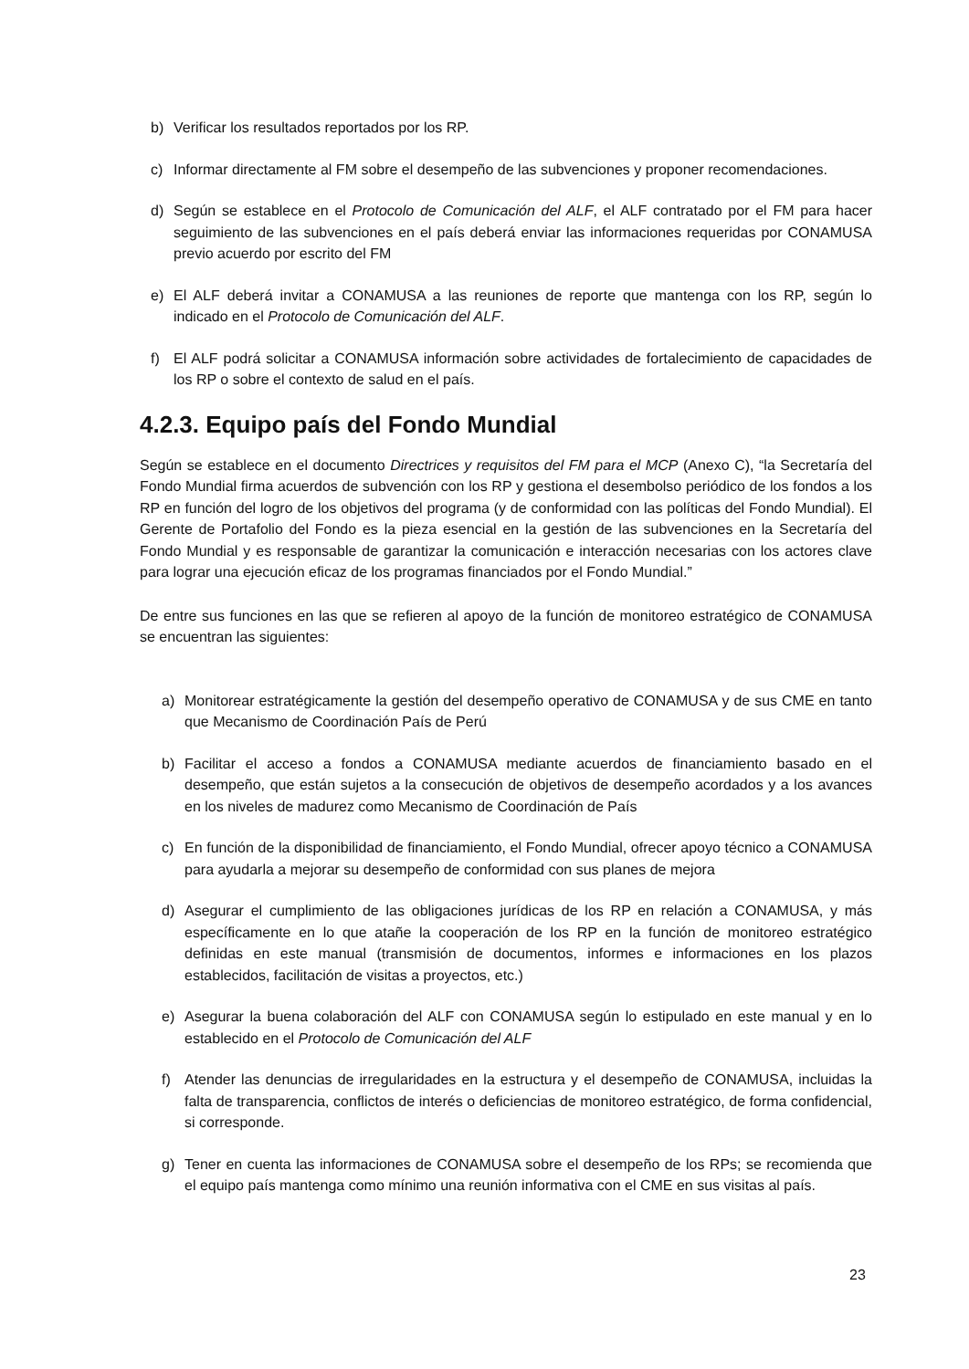b) Verificar los resultados reportados por los RP.
c) Informar directamente al FM sobre el desempeño de las subvenciones y proponer recomendaciones.
d) Según se establece en el Protocolo de Comunicación del ALF, el ALF contratado por el FM para hacer seguimiento de las subvenciones en el país deberá enviar las informaciones requeridas por CONAMUSA previo acuerdo por escrito del FM
e) El ALF deberá invitar a CONAMUSA a las reuniones de reporte que mantenga con los RP, según lo indicado en el Protocolo de Comunicación del ALF.
f) El ALF podrá solicitar a CONAMUSA información sobre actividades de fortalecimiento de capacidades de los RP o sobre el contexto de salud en el país.
4.2.3. Equipo país del Fondo Mundial
Según se establece en el documento Directrices y requisitos del FM para el MCP (Anexo C), “la Secretaría del Fondo Mundial firma acuerdos de subvención con los RP y gestiona el desembolso periódico de los fondos a los RP en función del logro de los objetivos del programa (y de conformidad con las políticas del Fondo Mundial). El Gerente de Portafolio del Fondo es la pieza esencial en la gestión de las subvenciones en la Secretaría del Fondo Mundial y es responsable de garantizar la comunicación e interacción necesarias con los actores clave para lograr una ejecución eficaz de los programas financiados por el Fondo Mundial.”
De entre sus funciones en las que se refieren al apoyo de la función de monitoreo estratégico de CONAMUSA se encuentran las siguientes:
a) Monitorear estratégicamente la gestión del desempeño operativo de CONAMUSA y de sus CME en tanto que Mecanismo de Coordinación País de Perú
b) Facilitar el acceso a fondos a CONAMUSA mediante acuerdos de financiamiento basado en el desempeño, que están sujetos a la consecución de objetivos de desempeño acordados y a los avances en los niveles de madurez como Mecanismo de Coordinación de País
c) En función de la disponibilidad de financiamiento, el Fondo Mundial, ofrecer apoyo técnico a CONAMUSA para ayudarla a mejorar su desempeño de conformidad con sus planes de mejora
d) Asegurar el cumplimiento de las obligaciones jurídicas de los RP en relación a CONAMUSA, y más específicamente en lo que atañe la cooperación de los RP en la función de monitoreo estratégico definidas en este manual (transmisión de documentos, informes e informaciones en los plazos establecidos, facilitación de visitas a proyectos, etc.)
e) Asegurar la buena colaboración del ALF con CONAMUSA según lo estipulado en este manual y en lo establecido en el Protocolo de Comunicación del ALF
f) Atender las denuncias de irregularidades en la estructura y el desempeño de CONAMUSA, incluidas la falta de transparencia, conflictos de interés o deficiencias de monitoreo estratégico, de forma confidencial, si corresponde.
g) Tener en cuenta las informaciones de CONAMUSA sobre el desempeño de los RPs; se recomienda que el equipo país mantenga como mínimo una reunión informativa con el CME en sus visitas al país.
23